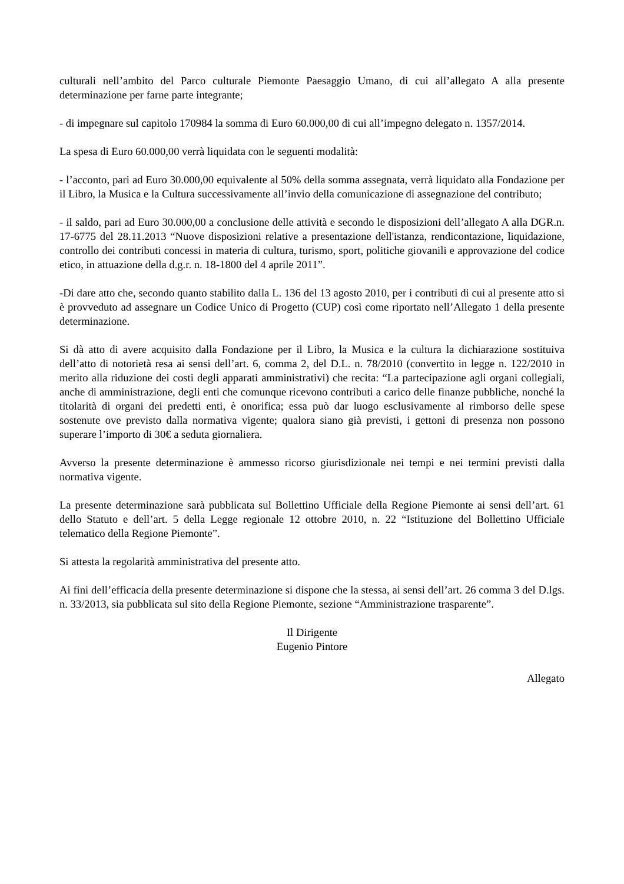culturali nell’ambito del Parco culturale Piemonte Paesaggio Umano, di cui all’allegato A alla presente determinazione per farne parte integrante;
- di impegnare sul capitolo 170984 la somma di Euro 60.000,00 di cui all’impegno delegato n. 1357/2014.
La spesa di Euro 60.000,00 verrà liquidata con le seguenti modalità:
- l’acconto, pari ad Euro 30.000,00 equivalente al 50% della somma assegnata, verrà liquidato alla Fondazione per il Libro, la Musica e la Cultura successivamente all’invio della comunicazione di assegnazione del contributo;
- il saldo, pari ad Euro 30.000,00 a conclusione delle attività e secondo le disposizioni dell’allegato A alla DGR.n. 17-6775 del 28.11.2013 “Nuove disposizioni relative a presentazione dell'istanza, rendicontazione, liquidazione, controllo dei contributi concessi in materia di cultura, turismo, sport, politiche giovanili e approvazione del codice etico, in attuazione della d.g.r. n. 18-1800 del 4 aprile 2011”.
-Di dare atto che, secondo quanto stabilito dalla L. 136 del 13 agosto 2010, per i contributi di cui al presente atto si è provveduto ad assegnare un Codice Unico di Progetto (CUP) così come riportato nell’Allegato 1 della presente determinazione.
Si dà atto di avere acquisito dalla Fondazione per il Libro, la Musica e la cultura la dichiarazione sostituiva dell’atto di notorietà resa ai sensi dell’art. 6, comma 2, del D.L. n. 78/2010 (convertito in legge n. 122/2010 in merito alla riduzione dei costi degli apparati amministrativi) che recita: “La partecipazione agli organi collegiali, anche di amministrazione, degli enti che comunque ricevono contributi a carico delle finanze pubbliche, nonché la titolarità di organi dei predetti enti, è onorifica; essa può dar luogo esclusivamente al rimborso delle spese sostenute ove previsto dalla normativa vigente; qualora siano già previsti, i gettoni di presenza non possono superare l’importo di 30€ a seduta giornaliera.
Avverso la presente determinazione è ammesso ricorso giurisdizionale nei tempi e nei termini previsti dalla normativa vigente.
La presente determinazione sarà pubblicata sul Bollettino Ufficiale della Regione Piemonte ai sensi dell’art. 61 dello Statuto e dell’art. 5 della Legge regionale 12 ottobre 2010, n. 22 “Istituzione del Bollettino Ufficiale telematico della Regione Piemonte”.
Si attesta la regolarità amministrativa del presente atto.
Ai fini dell’efficacia della presente determinazione si dispone che la stessa, ai sensi dell’art. 26 comma 3 del D.lgs. n. 33/2013, sia pubblicata sul sito della Regione Piemonte, sezione “Amministrazione trasparente”.
Il Dirigente
Eugenio Pintore
Allegato